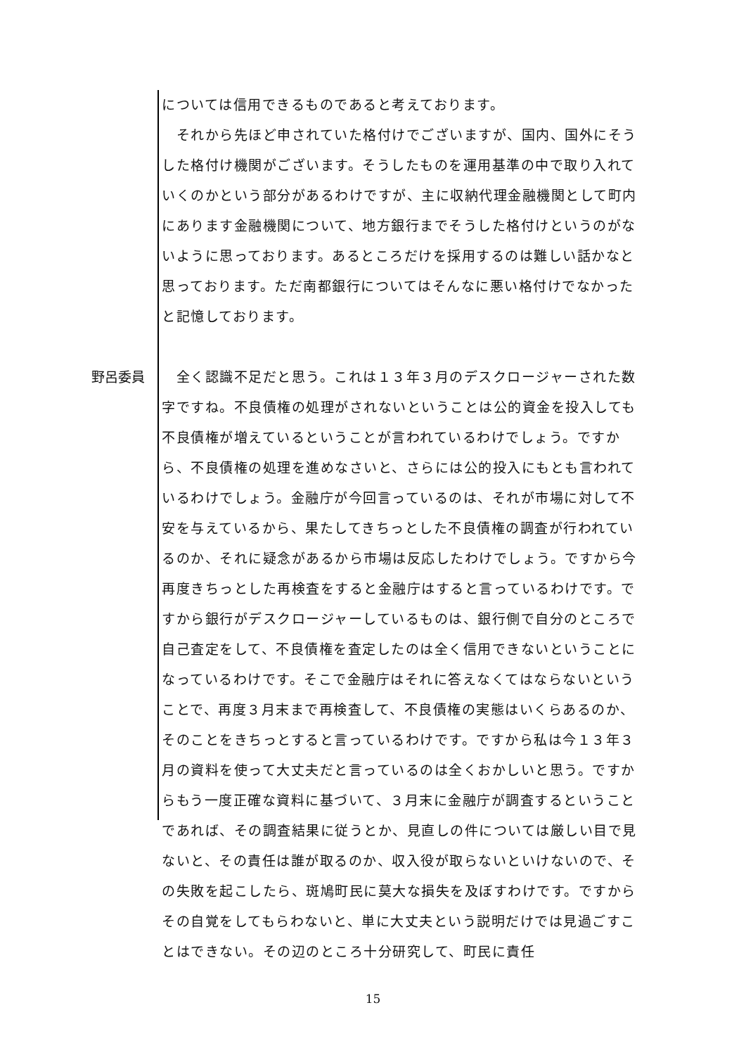については信用できるものであると考えております。
　それから先ほど申されていた格付けでございますが、国内、国外にそうした格付け機関がございます。そうしたものを運用基準の中で取り入れていくのかという部分があるわけですが、主に収納代理金融機関として町内にあります金融機関について、地方銀行までそうした格付けというのがないように思っております。あるところだけを採用するのは難しい話かなと思っております。ただ南都銀行についてはそんなに悪い格付けでなかったと記憶しております。
野呂委員 　全く認識不足だと思う。これは１３年３月のデスクロージャーされた数字ですね。不良債権の処理がされないということは公的資金を投入しても不良債権が増えているということが言われているわけでしょう。ですから、不良債権の処理を進めなさいと、さらには公的投入にもとも言われているわけでしょう。金融庁が今回言っているのは、それが市場に対して不安を与えているから、果たしてきちっとした不良債権の調査が行われているのか、それに疑念があるから市場は反応したわけでしょう。ですから今再度きちっとした再検査をすると金融庁はすると言っているわけです。ですから銀行がデスクロージャーしているものは、銀行側で自分のところで自己査定をして、不良債権を査定したのは全く信用できないということになっているわけです。そこで金融庁はそれに答えなくてはならないということで、再度３月末まで再検査して、不良債権の実態はいくらあるのか、そのことをきちっとすると言っているわけです。ですから私は今１３年３月の資料を使って大丈夫だと言っているのは全くおかしいと思う。ですからもう一度正確な資料に基づいて、３月末に金融庁が調査するということであれば、その調査結果に従うとか、見直しの件については厳しい目で見ないと、その責任は誰が取るのか、収入役が取らないといけないので、その失敗を起こしたら、斑鳩町民に莫大な損失を及ぼすわけです。ですからその自覚をしてもらわないと、単に大丈夫という説明だけでは見過ごすことはできない。その辺のところ十分研究して、町民に責任
15